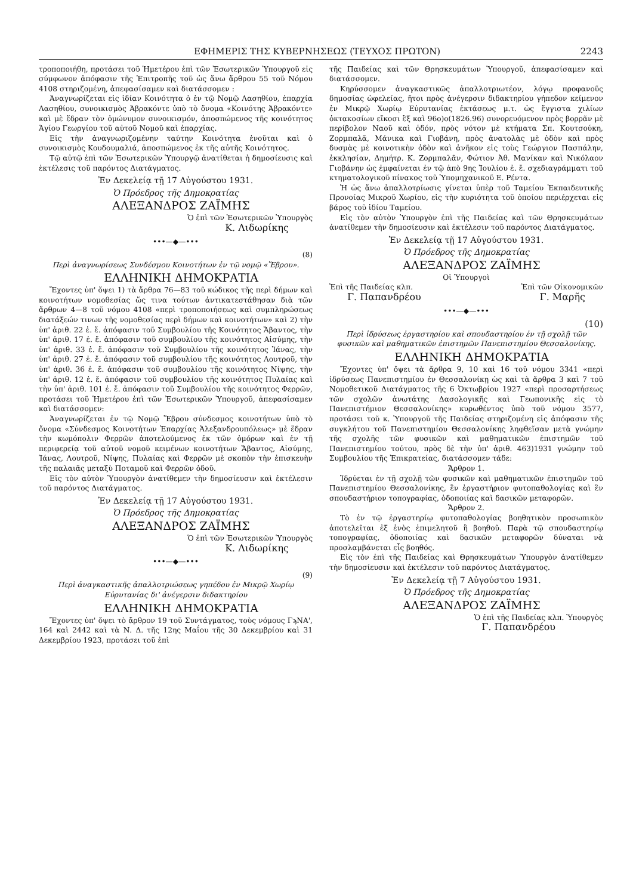ΕΦΗΜΕΡΙΣ ΤΗΣ ΚΥΒΕΡΝΗΣΕΩΣ (ΤΕΥΧΟΣ ΠΡΩΤΟΝ) 2243
τροποποιήθη, προτάσει τοῦ Ἡμετέρου ἐπὶ τῶν Ἐσωτερικῶν Ὑπουργοῦ εἰς σύμφωνον ἀπόφασιν τῆς Ἐπιτροπῆς τοῦ ὡς ἄνω ἄρθρου 55 τοῦ Νόμου 4108 στηριζομένη, ἀπεφασίσαμεν καὶ διατάσσομεν :
Ἀναγνωρίζεται εἰς ἰδίαν Κοινότητα ὁ ἐν τῷ Νομῷ Λασηθίου, ἐπαρχία Λασηθίου, συνοικισμὸς Ἀβρακόντε ὑπὸ τὸ ὄνομα «Κοινότης Ἀβρακόντε» καὶ μὲ ἕδραν τὸν ὁμώνυμον συνοικισμόν, ἀποσπώμενος τῆς κοινότητος Ἁγίου Γεωργίου τοῦ αὐτοῦ Νομοῦ καὶ ἐπαρχίας.
Εἰς τὴν ἀναγνωριζομένην ταύτην Κοινότητα ἑνοῦται καὶ ὁ συνοικισμὸς Κουδουμαλιά, ἀποσπώμενος ἐκ τῆς αὐτῆς Κοινότητος.
Τῷ αὐτῷ ἐπὶ τῶν Ἐσωτερικῶν Ὑπουργῷ ἀνατίθεται ἡ δημοσίευσις καὶ ἐκτέλεσις τοῦ παρόντος Διατάγματος.
Ἐν Δεκελείᾳ τῇ 17 Αὐγούστου 1931.
Ὁ Πρόεδρος τῆς Δημοκρατίας
ΑΛΕΞΑΝΔΡΟΣ ΖΑΪΜΗΣ
Ὁ ἐπὶ τῶν Ἐσωτερικῶν Ὑπουργὸς
Κ. Λιδωρίκης
•••—◆—•••
(8)
Περὶ ἀναγνωρίσεως Συνδέσμου Κοινοτήτων ἐν τῷ νομῷ «Ἕβρου».
ΕΛΛΗΝΙΚΗ ΔΗΜΟΚΡΑΤΙΑ
Ἔχοντες ὑπ' ὄψει 1) τὰ ἄρθρα 76—83 τοῦ κώδικος τῆς περὶ δήμων καὶ κοινοτήτων νομοθεσίας ὥς τινα τούτων ἀντικατεστάθησαν διὰ τῶν ἄρθρων 4—8 τοῦ νόμου 4108 «περὶ τροποποιήσεως καὶ συμπληρώσεως διατάξεών τινων τῆς νομοθεσίας περὶ δήμων καὶ κοινοτήτων» καὶ 2) τὴν ὑπ' ἀριθ. 22 ἐ. ἔ. ἀπόφασιν τοῦ Συμβουλίου τῆς Κοινότητος Ἄβαντος, τὴν ὑπ' ἀριθ. 17 ἐ. ἔ. ἀπόφασιν τοῦ συμβουλίου τῆς κοινότητος Αἰσύμης, τὴν ὑπ' ἀριθ. 33 ἐ. ἔ. ἀπόφασιν τοῦ Συμβουλίου τῆς κοινότητος Ἰάνας, τὴν ὑπ' ἀριθ. 27 ἐ. ἔ. ἀπόφασιν τοῦ συμβουλίου τῆς κοινότητος Λουτροῦ, τὴν ὑπ' ἀριθ. 36 ἐ. ἔ. ἀπόφασιν τοῦ συμβουλίου τῆς κοινότητος Νίψης, τὴν ὑπ' ἀριθ. 12 ἐ. ἔ. ἀπόφασιν τοῦ συμβουλίου τῆς κοινότητος Πυλαίας καὶ τὴν ὑπ' ἀριθ. 101 ἐ. ἔ. ἀπόφασιν τοῦ Συμβουλίου τῆς κοινότητος Φερρῶν, προτάσει τοῦ Ἡμετέρου ἐπὶ τῶν Ἐσωτερικῶν Ὑπουργοῦ, ἀπεφασίσαμεν καὶ διατάσσομεν:
Ἀναγνωρίζεται ἐν τῷ Νομῷ Ἕβρου σύνδεσμος κοινοτήτων ὑπὸ τὸ ὄνομα «Σύνδεσμος Κοινοτήτων Ἐπαρχίας Ἀλεξανδρουπόλεως» μὲ ἕδραν τὴν κωμόπολιν Φερρῶν ἀποτελούμενος ἐκ τῶν ὁμόρων καὶ ἐν τῇ περιφερείᾳ τοῦ αὐτοῦ νομοῦ κειμένων κοινοτήτων Ἄβαντος, Αἰσύμης, Ἰάνας, Λουτροῦ, Νίψης, Πυλαίας καὶ Φερρῶν μὲ σκοπὸν τὴν ἐπισκευὴν τῆς παλαιᾶς μεταξὺ Ποταμοῦ καὶ Φερρῶν ὁδοῦ.
Εἰς τὸν αὐτὸν Ὑπουργὸν ἀνατίθεμεν τὴν δημοσίευσιν καὶ ἐκτέλεσιν τοῦ παρόντος Διατάγματος.
Ἐν Δεκελείᾳ τῇ 17 Αὐγούστου 1931.
Ὁ Πρόεδρος τῆς Δημοκρατίας
ΑΛΕΞΑΝΔΡΟΣ ΖΑΪΜΗΣ
Ὁ ἐπὶ τῶν Ἐσωτερικῶν Ὑπουργὸς
Κ. Λιδωρίκης
•••—◆—•••
(9)
Περὶ ἀναγκαστικῆς ἀπαλλοτριώσεως γηπέδου ἐν Μικρῷ Χωρίῳ Εὐρυτανίας δι' ἀνέγερσιν διδακτηρίου
ΕΛΛΗΝΙΚΗ ΔΗΜΟΚΡΑΤΙΑ
Ἔχοντες ὑπ' ὄψει τὸ ἄρθρον 19 τοῦ Συντάγματος, τοὺς νόμους ΓϡΝΑ', 164 καὶ 2442 καὶ τὰ Ν. Δ. τῆς 12ης Μαΐου τῆς 30 Δεκεμβρίου καὶ 31 Δεκεμβρίου 1923, προτάσει τοῦ ἐπὶ
τῆς Παιδείας καὶ τῶν Θρησκευμάτων Ὑπουργοῦ, ἀπεφασίσαμεν καὶ διατάσσομεν.
Κηρύσσομεν ἀναγκαστικῶς ἀπαλλοτριωτέον, λόγῳ προφανοῦς δημοσίας ὠφελείας, ἤτοι πρὸς ἀνέγερσιν διδακτηρίου γήπεδον κείμενον ἐν Μικρῷ Χωρίῳ Εὐρυτανίας ἐκτάσεως μ.τ. ὡς ἔγγιστα χιλίων ὀκτακοσίων εἴκοσι ἓξ καὶ 96ο)ο(1826.96) συνορευόμενον πρὸς βορρᾶν μὲ περίβολον Ναοῦ καὶ ὁδόν, πρὸς νότον μὲ κτήματα Σπ. Κουτσούκη, Ζορμπαλᾶ, Μάνικα καὶ Γιοβάνη, πρὸς ἀνατολὰς μὲ ὁδὸν καὶ πρὸς δυσμὰς μὲ κοινοτικὴν ὁδὸν καὶ ἀνῆκον εἰς τοὺς Γεώργιον Πασπάλην, ἐκκλησίαν, Δημήτρ. Κ. Ζορμπαλᾶν, Φώτιον Ἀθ. Μανίκαν καὶ Νικόλαον Γιοβάνην ὡς ἐμφαίνεται ἐν τῷ ἀπὸ 9ης Ἰουλίου ἐ. ἔ. σχεδιαγράμματι τοῦ κτηματολογικοῦ πίνακος τοῦ Ὑπομηχανικοῦ Ε. Ρέντα.
Ἡ ὡς ἄνω ἀπαλλοτρίωσις γίνεται ὑπὲρ τοῦ Ταμείου Ἐκπαιδευτικῆς Προνοίας Μικροῦ Χωρίου, εἰς τὴν κυριότητα τοῦ ὁποίου περιέρχεται εἰς βάρος τοῦ ἰδίου Ταμείου.
Εἰς τὸν αὐτὸν Ὑπουργὸν ἐπὶ τῆς Παιδείας καὶ τῶν Θρησκευμάτων ἀνατίθεμεν τὴν δημοσίευσιν καὶ ἐκτέλεσιν τοῦ παρόντος Διατάγματος.
Ἐν Δεκελείᾳ τῇ 17 Αὐγούστου 1931.
Ὁ Πρόεδρος τῆς Δημοκρατίας
ΑΛΕΞΑΝΔΡΟΣ ΖΑΪΜΗΣ
Οἱ Ὑπουργοὶ
Ἐπὶ τῆς Παιδείας κλπ. Ἐπὶ τῶν Οἰκονομικῶν
Γ. Παπανδρέου Γ. Μαρῆς
•••—◆—•••
(10)
Περὶ ἱδρύσεως ἐργαστηρίου καὶ σπουδαστηρίου ἐν τῇ σχολῇ τῶν φυσικῶν καὶ μαθηματικῶν ἐπιστημῶν Πανεπιστημίου Θεσσαλονίκης.
ΕΛΛΗΝΙΚΗ ΔΗΜΟΚΡΑΤΙΑ
Ἔχοντες ὑπ' ὄψει τὰ ἄρθρα 9, 10 καὶ 16 τοῦ νόμου 3341 «περὶ ἱδρύσεως Πανεπιστημίου ἐν Θεσσαλονίκῃ ὡς καὶ τὰ ἄρθρα 3 καὶ 7 τοῦ Νομοθετικοῦ Διατάγματος τῆς 6 Ὀκτωβρίου 1927 «περὶ προσαρτήσεως τῶν σχολῶν ἀνωτάτης Δασολογικῆς καὶ Γεωπονικῆς εἰς τὸ Πανεπιστήμιον Θεσσαλονίκης» κυρωθέντος ὑπὸ τοῦ νόμου 3577, προτάσει τοῦ κ. Ὑπουργοῦ τῆς Παιδείας στηριζομένη εἰς ἀπόφασιν τῆς συγκλήτου τοῦ Πανεπιστημίου Θεσσαλονίκης ληφθεῖσαν μετὰ γνώμην τῆς σχολῆς τῶν φυσικῶν καὶ μαθηματικῶν ἐπιστημῶν τοῦ Πανεπιστημίου τούτου, πρὸς δὲ τὴν ὑπ' ἀριθ. 463)1931 γνώμην τοῦ Συμβουλίου τῆς Ἐπικρατείας, διατάσσομεν τάδε:
Ἄρθρον 1.
Ἱδρύεται ἐν τῇ σχολῇ τῶν φυσικῶν καὶ μαθηματικῶν ἐπιστημῶν τοῦ Πανεπιστημίου Θεσσαλονίκης, ἓν ἐργαστήριον φυτοπαθολογίας καὶ ἓν σπουδαστήριον τοπογραφίας, ὁδοποιίας καὶ δασικῶν μεταφορῶν.
Ἄρθρον 2.
Τὸ ἐν τῷ ἐργαστηρίῳ φυτοπαθολογίας βοηθητικὸν προσωπικὸν ἀποτελεῖται ἐξ ἑνὸς ἐπιμελητοῦ ἢ βοηθοῦ. Παρὰ τῷ σπουδαστηρίῳ τοπογραφίας, ὁδοποιίας καὶ δασικῶν μεταφορῶν δύναται νὰ προσλαμβάνεται εἷς βοηθός.
Εἰς τὸν ἐπὶ τῆς Παιδείας καὶ Θρησκευμάτων Ὑπουργὸν ἀνατίθεμεν τὴν δημοσίευσιν καὶ ἐκτέλεσιν τοῦ παρόντος Διατάγματος.
Ἐν Δεκελείᾳ τῇ 7 Αὐγούστου 1931.
Ὁ Πρόεδρος τῆς Δημοκρατίας
ΑΛΕΞΑΝΔΡΟΣ ΖΑΪΜΗΣ
Ὁ ἐπὶ τῆς Παιδείας κλπ. Ὑπουργὸς
Γ. Παπανδρέου